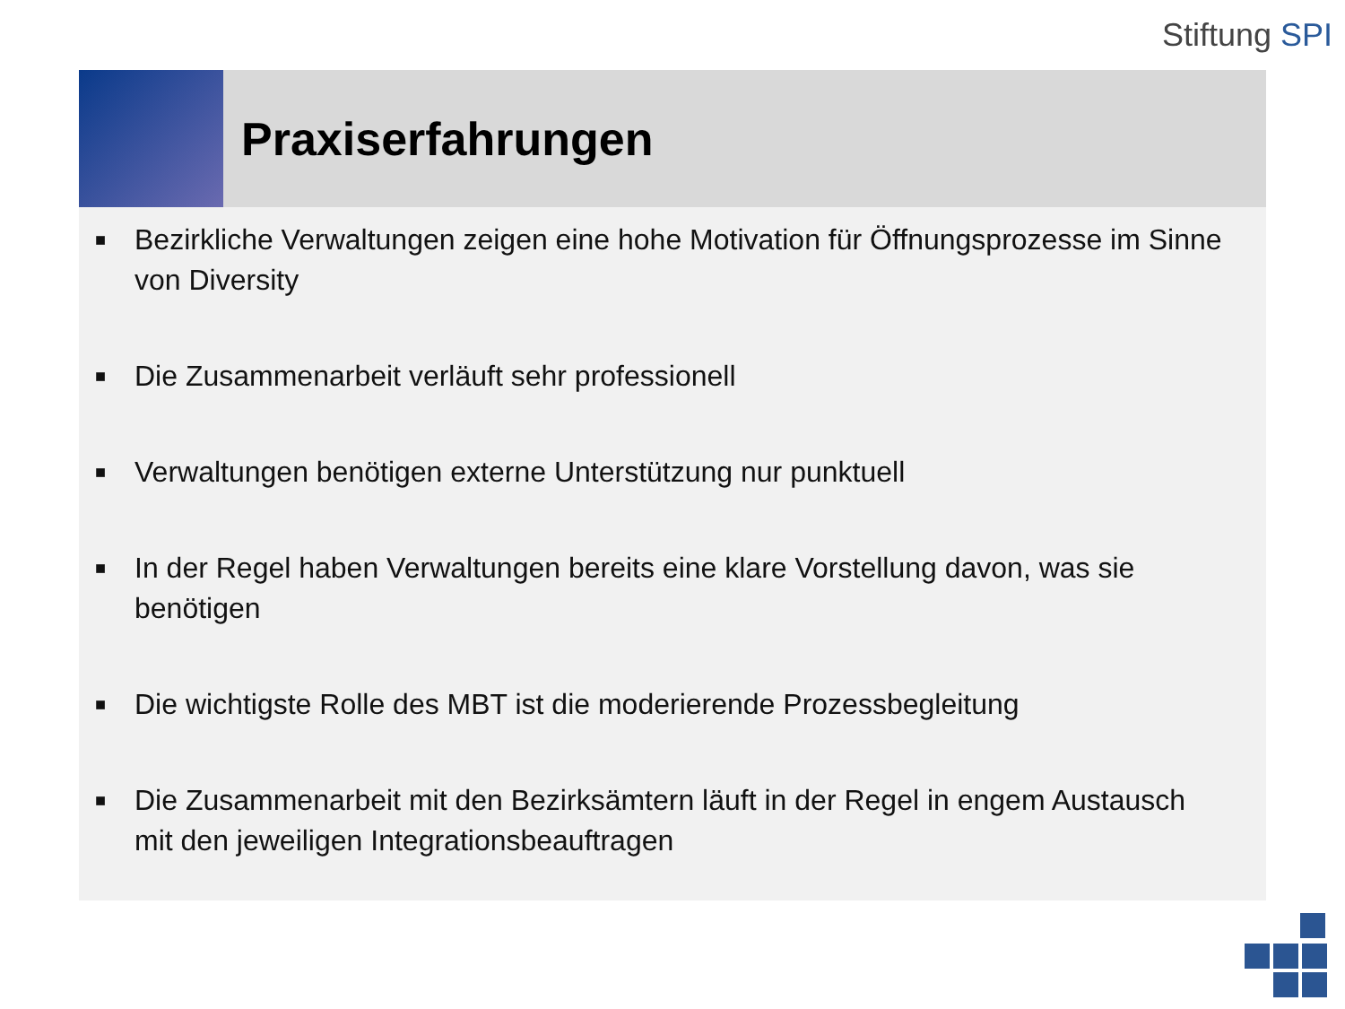Stiftung SPI
Praxiserfahrungen
■ Bezirkliche Verwaltungen zeigen eine hohe Motivation für Öffnungsprozesse im Sinne von Diversity
■ Die Zusammenarbeit verläuft sehr professionell
■ Verwaltungen benötigen externe Unterstützung nur punktuell
■ In der Regel haben Verwaltungen bereits eine klare Vorstellung davon, was sie benötigen
■ Die wichtigste Rolle des MBT ist die moderierende Prozessbegleitung
■ Die Zusammenarbeit mit den Bezirksämtern läuft in der Regel in engem Austausch mit den jeweiligen Integrationsbeauftragen